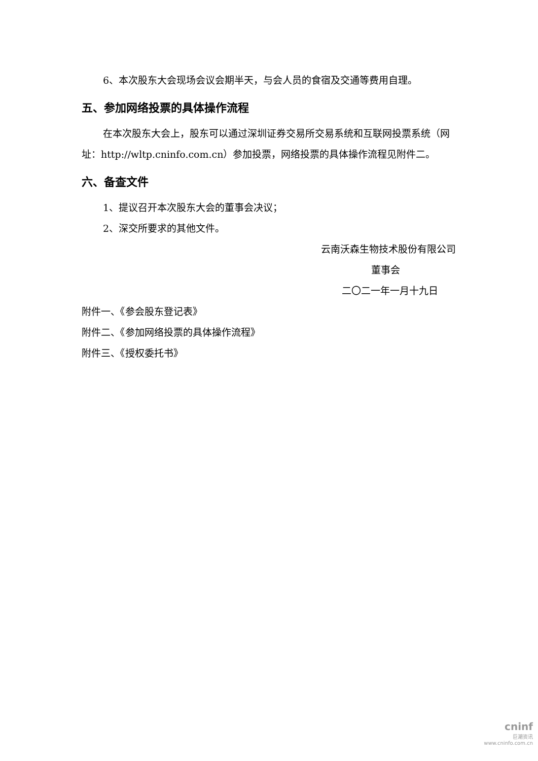6、本次股东大会现场会议会期半天，与会人员的食宿及交通等费用自理。
五、参加网络投票的具体操作流程
在本次股东大会上，股东可以通过深圳证券交易所交易系统和互联网投票系统（网址：http://wltp.cninfo.com.cn）参加投票，网络投票的具体操作流程见附件二。
六、备查文件
1、提议召开本次股东大会的董事会决议；
2、深交所要求的其他文件。
云南沃森生物技术股份有限公司
董事会
二〇二一年一月十九日
附件一、《参会股东登记表》
附件二、《参加网络投票的具体操作流程》
附件三、《授权委托书》
cninf
巨潮资讯
www.cninfo.com.cn